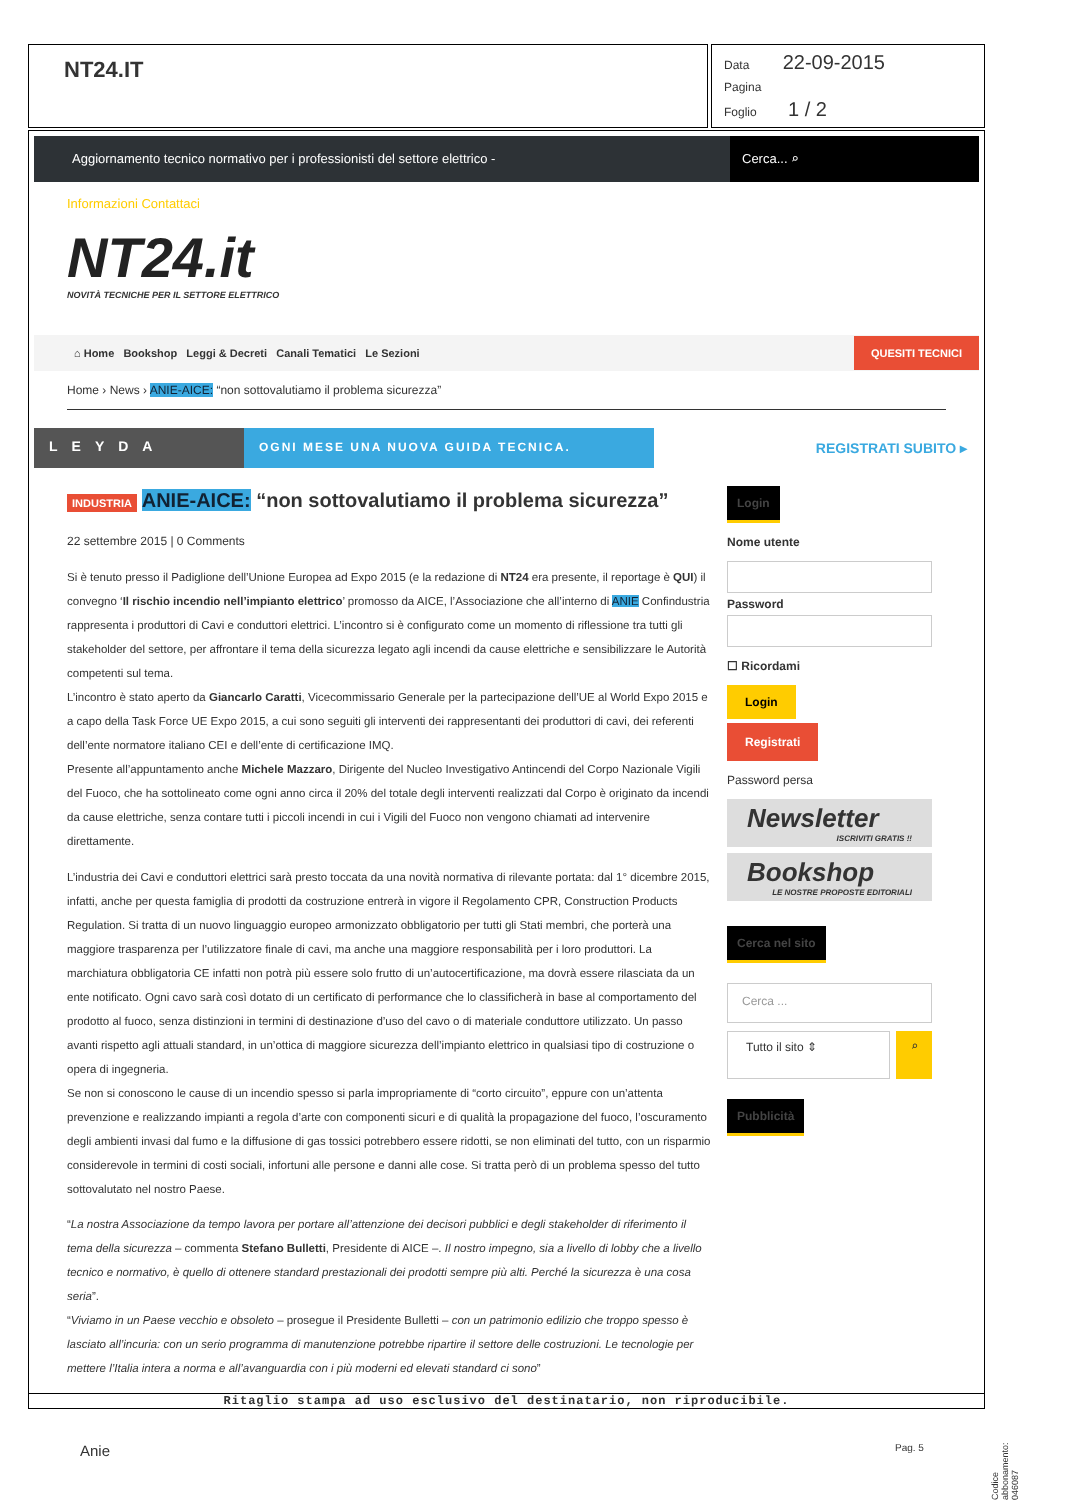NT24.IT
Data 22-09-2015
Pagina
Foglio 1 / 2
Aggiornamento tecnico normativo per i professionisti del settore elettrico -
Cerca... ⌕
Informazioni Contattaci
NT24.it
NOVITÀ TECNICHE PER IL SETTORE ELETTRICO
⌂ Home Bookshop Leggi & Decreti Canali Tematici Le Sezioni QUESITI TECNICI
Home › News › ANIE-AICE: “non sottovalutiamo il problema sicurezza”
LEYDA
OGNI MESE UNA NUOVA GUIDA TECNICA.
REGISTRATI SUBITO ▸
INDUSTRIA ANIE-AICE: “non sottovalutiamo il problema sicurezza”
22 settembre 2015 | 0 Comments
Si è tenuto presso il Padiglione dell’Unione Europea ad Expo 2015 (e la redazione di NT24 era presente, il reportage è QUI) il convegno ‘Il rischio incendio nell’impianto elettrico’ promosso da AICE, l’Associazione che all’interno di ANIE Confindustria rappresenta i produttori di Cavi e conduttori elettrici. L’incontro si è configurato come un momento di riflessione tra tutti gli stakeholder del settore, per affrontare il tema della sicurezza legato agli incendi da cause elettriche e sensibilizzare le Autorità competenti sul tema.
L’incontro è stato aperto da Giancarlo Caratti, Vicecommissario Generale per la partecipazione dell’UE al World Expo 2015 e a capo della Task Force UE Expo 2015, a cui sono seguiti gli interventi dei rappresentanti dei produttori di cavi, dei referenti dell’ente normatore italiano CEI e dell’ente di certificazione IMQ.
Presente all’appuntamento anche Michele Mazzaro, Dirigente del Nucleo Investigativo Antincendi del Corpo Nazionale Vigili del Fuoco, che ha sottolineato come ogni anno circa il 20% del totale degli interventi realizzati dal Corpo è originato da incendi da cause elettriche, senza contare tutti i piccoli incendi in cui i Vigili del Fuoco non vengono chiamati ad intervenire direttamente.
L’industria dei Cavi e conduttori elettrici sarà presto toccata da una novità normativa di rilevante portata: dal 1° dicembre 2015, infatti, anche per questa famiglia di prodotti da costruzione entrerà in vigore il Regolamento CPR, Construction Products Regulation. Si tratta di un nuovo linguaggio europeo armonizzato obbligatorio per tutti gli Stati membri, che porterà una maggiore trasparenza per l’utilizzatore finale di cavi, ma anche una maggiore responsabilità per i loro produttori. La marchiatura obbligatoria CE infatti non potrà più essere solo frutto di un’autocertificazione, ma dovrà essere rilasciata da un ente notificato. Ogni cavo sarà così dotato di un certificato di performance che lo classificherà in base al comportamento del prodotto al fuoco, senza distinzioni in termini di destinazione d’uso del cavo o di materiale conduttore utilizzato. Un passo avanti rispetto agli attuali standard, in un’ottica di maggiore sicurezza dell’impianto elettrico in qualsiasi tipo di costruzione o opera di ingegneria.
Se non si conoscono le cause di un incendio spesso si parla impropriamente di “corto circuito”, eppure con un’attenta prevenzione e realizzando impianti a regola d’arte con componenti sicuri e di qualità la propagazione del fuoco, l’oscuramento degli ambienti invasi dal fumo e la diffusione di gas tossici potrebbero essere ridotti, se non eliminati del tutto, con un risparmio considerevole in termini di costi sociali, infortuni alle persone e danni alle cose. Si tratta però di un problema spesso del tutto sottovalutato nel nostro Paese.
“La nostra Associazione da tempo lavora per portare all’attenzione dei decisori pubblici e degli stakeholder di riferimento il tema della sicurezza – commenta Stefano Bulletti, Presidente di AICE –. Il nostro impegno, sia a livello di lobby che a livello tecnico e normativo, è quello di ottenere standard prestazionali dei prodotti sempre più alti. Perché la sicurezza è una cosa seria”.
“Viviamo in un Paese vecchio e obsoleto – prosegue il Presidente Bulletti – con un patrimonio edilizio che troppo spesso è lasciato all’incuria: con un serio programma di manutenzione potrebbe ripartire il settore delle costruzioni. Le tecnologie per mettere l’Italia intera a norma e all’avanguardia con i più moderni ed elevati standard ci sono”
Login
Nome utente
Password
☐ Ricordami
Login
Registrati
Password persa
Newsletter
ISCRIVITI GRATIS !!
Bookshop
LE NOSTRE PROPOSTE EDITORIALI
Cerca nel sito
Cerca ...
Tutto il sito ⇕
⌕
Pubblicità
Ritaglio stampa ad uso esclusivo del destinatario, non riproducibile.
Codice abbonamento: 046087
Anie Pag. 5